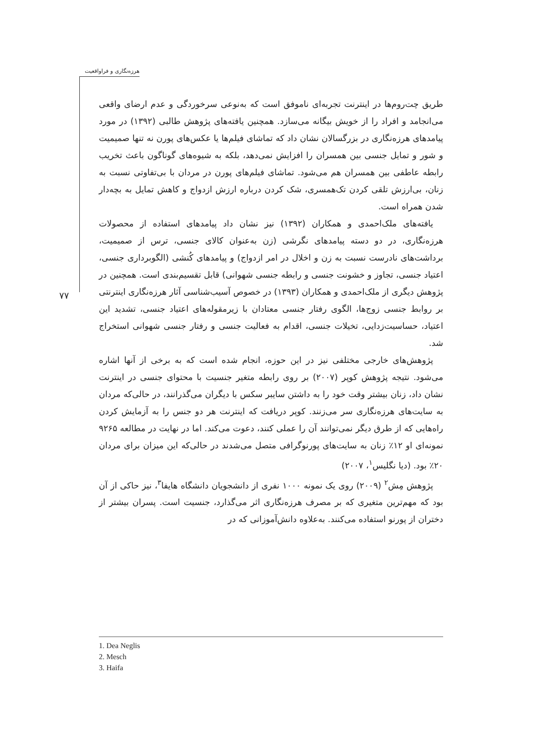هرزه‌نگاری و فراواقعیت
۷۷
طریق چت‌روم‌ها در اینترنت تجربه‌ای ناموفق است که به‌نوعی سرخوردگی و عدم ارضای واقعی می‌انجامد و افراد را از خویش بیگانه می‌سازد. همچنین یافته‌های پژوهش طالبی (۱۳۹۲) در مورد پیامدهای هرزه‌نگاری در بزرگسالان نشان داد که تماشای فیلم‌ها یا عکس‌های پورن نه تنها صمیمیت و شور و تمایل جنسی بین همسران را افزایش نمی‌دهد، بلکه به شیوه‌های گوناگون باعث تخریب رابطه عاطفی بین همسران هم می‌شود. تماشای فیلم‌های پورن در مردان با بی‌تفاوتی نسبت به زنان، بی‌ارزش تلقی کردن تک‌همسری، شک کردن درباره ارزش ازدواج و کاهش تمایل به بچه‌دار شدن همراه است.
یافته‌های ملک‌احمدی و همکاران (۱۳۹۲) نیز نشان داد پیامدهای استفاده از محصولات هرزه‌نگاری، در دو دسته پیامدهای نگرشی (زن به‌عنوان کالای جنسی، ترس از صمیمیت، برداشت‌های نادرست نسبت به زن و اخلال در امر ازدواج) و پیامدهای کُنشی (الگوبرداری جنسی، اعتیاد جنسی، تجاوز و خشونت جنسی و رابطه جنسی شهوانی) قابل تقسیم‌بندی است. همچنین در پژوهش دیگری از ملک‌احمدی و همکاران (۱۳۹۳) در خصوص آسیب‌شناسی آثار هرزه‌نگاری اینترنتی بر روابط جنسی زوج‌ها، الگوی رفتار جنسی معتادان با زیرمقوله‌های اعتیاد جنسی، تشدید این اعتیاد، حساسیت‌زدایی، تخیلات جنسی، اقدام به فعالیت جنسی و رفتار جنسی شهوانی استخراج شد.
پژوهش‌های خارجی مختلفی نیز در این حوزه، انجام شده است که به برخی از آنها اشاره می‌شود. نتیجه پژوهش کوپر (۲۰۰۷) بر روی رابطه متغیر جنسیت با محتوای جنسی در اینترنت نشان داد، زنان بیشتر وقت خود را به داشتن سایبر سکس با دیگران می‌گذرانند، در حالی‌که مردان به سایت‌های هرزه‌نگاری سر می‌زنند. کوپر دریافت که اینترنت هر دو جنس را به آزمایش کردن راه‌هایی که از طرق دیگر نمی‌توانند آن را عملی کنند، دعوت می‌کند. اما در نهایت در مطالعه ۹۲۶۵ نمونه‌ای او ۱۲٪ زنان به سایت‌های پورنوگرافی متصل می‌شدند در حالی‌که این میزان برای مردان ۲۰٪ بود. (دیا نگلیس<sup>۱</sup>، ۲۰۰۷)
پژوهش مِش<sup>۲</sup> (۲۰۰۹) روی یک نمونه ۱۰۰۰ نفری از دانشجویان دانشگاه هایفا<sup>۳</sup>، نیز حاکی از آن بود که مهم‌ترین متغیری که بر مصرف هرزه‌نگاری اثر می‌گذارد، جنسیت است. پسران بیشتر از دختران از پورنو استفاده می‌کنند. به‌علاوه دانش‌آموزانی که در
1. Dea Neglis
2. Mesch
3. Haifa